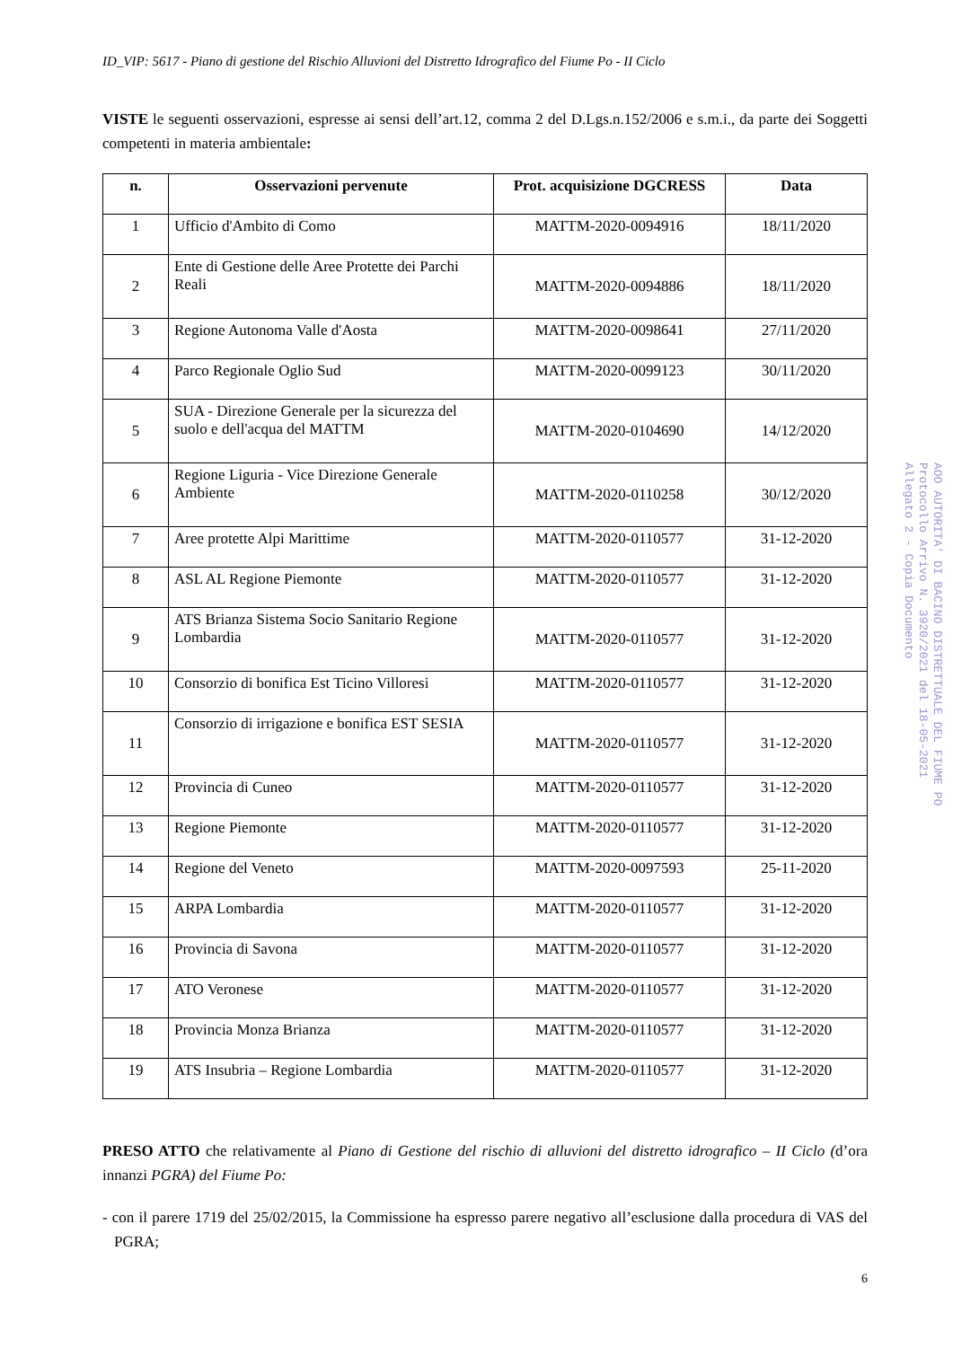ID_VIP: 5617 - Piano di gestione del Rischio Alluvioni del Distretto Idrografico del Fiume Po - II Ciclo
VISTE le seguenti osservazioni, espresse ai sensi dell’art.12, comma 2 del D.Lgs.n.152/2006 e s.m.i., da parte dei Soggetti competenti in materia ambientale:
| n. | Osservazioni pervenute | Prot. acquisizione DGCRESS | Data |
| --- | --- | --- | --- |
| 1 | Ufficio d'Ambito di Como | MATTM-2020-0094916 | 18/11/2020 |
| 2 | Ente di Gestione delle Aree Protette dei Parchi Reali | MATTM-2020-0094886 | 18/11/2020 |
| 3 | Regione Autonoma Valle d'Aosta | MATTM-2020-0098641 | 27/11/2020 |
| 4 | Parco Regionale Oglio Sud | MATTM-2020-0099123 | 30/11/2020 |
| 5 | SUA - Direzione Generale per la sicurezza del suolo e dell'acqua del MATTM | MATTM-2020-0104690 | 14/12/2020 |
| 6 | Regione Liguria - Vice Direzione Generale Ambiente | MATTM-2020-0110258 | 30/12/2020 |
| 7 | Aree protette Alpi Marittime | MATTM-2020-0110577 | 31-12-2020 |
| 8 | ASL AL Regione Piemonte | MATTM-2020-0110577 | 31-12-2020 |
| 9 | ATS Brianza Sistema Socio Sanitario Regione Lombardia | MATTM-2020-0110577 | 31-12-2020 |
| 10 | Consorzio di bonifica Est Ticino Villoresi | MATTM-2020-0110577 | 31-12-2020 |
| 11 | Consorzio di irrigazione e bonifica EST SESIA | MATTM-2020-0110577 | 31-12-2020 |
| 12 | Provincia di Cuneo | MATTM-2020-0110577 | 31-12-2020 |
| 13 | Regione Piemonte | MATTM-2020-0110577 | 31-12-2020 |
| 14 | Regione del Veneto | MATTM-2020-0097593 | 25-11-2020 |
| 15 | ARPA Lombardia | MATTM-2020-0110577 | 31-12-2020 |
| 16 | Provincia di Savona | MATTM-2020-0110577 | 31-12-2020 |
| 17 | ATO Veronese | MATTM-2020-0110577 | 31-12-2020 |
| 18 | Provincia Monza Brianza | MATTM-2020-0110577 | 31-12-2020 |
| 19 | ATS Insubria – Regione Lombardia | MATTM-2020-0110577 | 31-12-2020 |
PRESO ATTO che relativamente al Piano di Gestione del rischio di alluvioni del distretto idrografico – II Ciclo (d’ora innanzi PGRA) del Fiume Po:
- con il parere 1719 del 25/02/2015, la Commissione ha espresso parere negativo all’esclusione dalla procedura di VAS del PGRA;
6
AOO AUTORITA' DI BACINO DISTRETTUALE DEL FIUME PO
Protocollo Arrivo N. 3920/2021 del 18-05-2021
Allegato 2 - Copia Documento